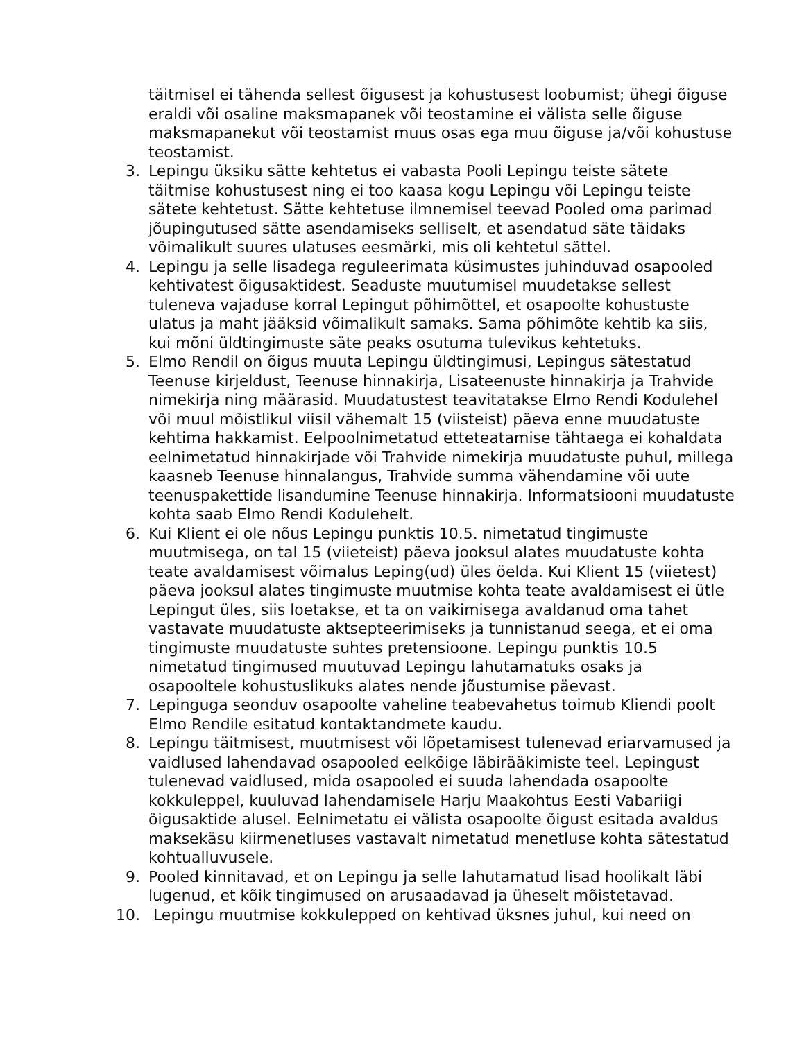täitmisel ei tähenda sellest õigusest ja kohustusest loobumist; ühegi õiguse eraldi või osaline maksmapanek või teostamine ei välista selle õiguse maksmapanekut või teostamist muus osas ega muu õiguse ja/või kohustuse teostamist.
3. Lepingu üksiku sätte kehtetus ei vabasta Pooli Lepingu teiste sätete täitmise kohustusest ning ei too kaasa kogu Lepingu või Lepingu teiste sätete kehtetust. Sätte kehtetuse ilmnemisel teevad Pooled oma parimad jõupingutused sätte asendamiseks selliselt, et asendatud säte täidaks võimalikult suures ulatuses eesmärki, mis oli kehtetul sättel.
4. Lepingu ja selle lisadega reguleerimata küsimustes juhinduvad osapooled kehtivatest õigusaktidest. Seaduste muutumisel muudetakse sellest tuleneva vajaduse korral Lepingut põhimõttel, et osapoolte kohustuste ulatus ja maht jääksid võimalikult samaks. Sama põhimõte kehtib ka siis, kui mõni üldtingimuste säte peaks osutuma tulevikus kehtetuks.
5. Elmo Rendil on õigus muuta Lepingu üldtingimusi, Lepingus sätestatud Teenuse kirjeldust, Teenuse hinnakirja, Lisateenuste hinnakirja ja Trahvide nimekirja ning määrasid. Muudatustest teavitatakse Elmo Rendi Kodulehel või muul mõistlikul viisil vähemalt 15 (viisteist) päeva enne muudatuste kehtima hakkamist. Eelpoolnimetatud etteteatamise tähtaega ei kohaldata eelnimetatud hinnakirjade või Trahvide nimekirja muudatuste puhul, millega kaasneb Teenuse hinnalangus, Trahvide summa vähendamine või uute teenuspakettide lisandumine Teenuse hinnakirja. Informatsiooni muudatuste kohta saab Elmo Rendi Kodulehelt.
6. Kui Klient ei ole nõus Lepingu punktis 10.5. nimetatud tingimuste muutmisega, on tal 15 (viieteist) päeva jooksul alates muudatuste kohta teate avaldamisest võimalus Leping(ud) üles öelda. Kui Klient 15 (viietest) päeva jooksul alates tingimuste muutmise kohta teate avaldamisest ei ütle Lepingut üles, siis loetakse, et ta on vaikimisega avaldanud oma tahet vastavate muudatuste aktsepteerimiseks ja tunnistanud seega, et ei oma tingimuste muudatuste suhtes pretensioone. Lepingu punktis 10.5 nimetatud tingimused muutuvad Lepingu lahutamatuks osaks ja osapooltele kohustuslikuks alates nende jõustumise päevast.
7. Lepinguga seonduv osapoolte vaheline teabevahetus toimub Kliendi poolt Elmo Rendile esitatud kontaktandmete kaudu.
8. Lepingu täitmisest, muutmisest või lõpetamisest tulenevad eriarvamused ja vaidlused lahendavad osapooled eelkõige läbirääkimiste teel. Lepingust tulenevad vaidlused, mida osapooled ei suuda lahendada osapoolte kokkuleppel, kuuluvad lahendamisele Harju Maakohtus Eesti Vabariigi õigusaktide alusel. Eelnimetatu ei välista osapoolte õigust esitada avaldus maksekäsu kiirmenetluses vastavalt nimetatud menetluse kohta sätestatud kohtualluvusele.
9. Pooled kinnitavad, et on Lepingu ja selle lahutamatud lisad hoolikalt läbi lugenud, et kõik tingimused on arusaadavad ja üheselt mõistetavad.
10. Lepingu muutmise kokkulepped on kehtivad üksnes juhul, kui need on